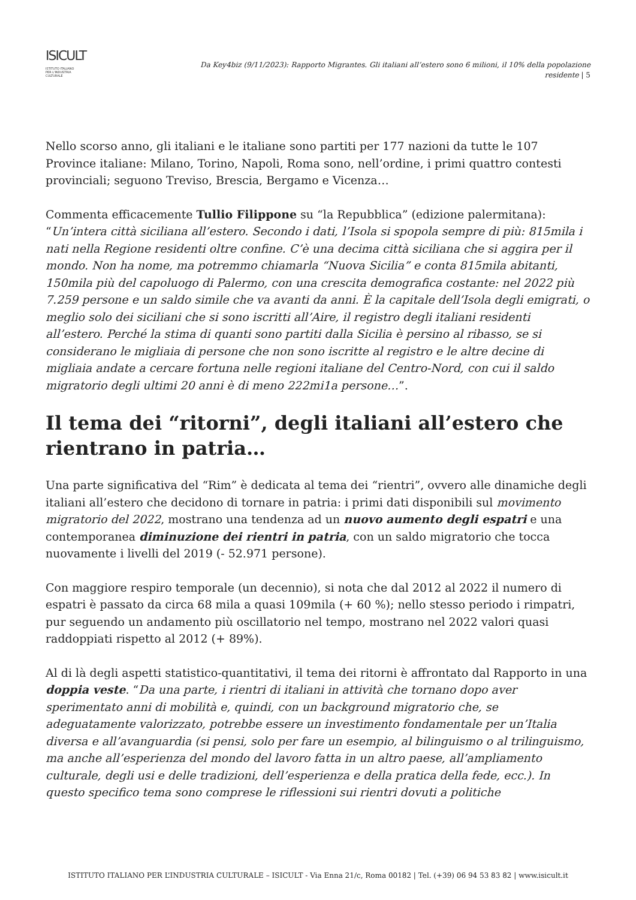ISICULT
ISTITUTO ITALIANO
PER L'INDUSTRIA
CULTURALE
Da Key4biz (9/11/2023): Rapporto Migrantes. Gli italiani all’estero sono 6 milioni, il 10% della popolazione residente | 5
Nello scorso anno, gli italiani e le italiane sono partiti per 177 nazioni da tutte le 107 Province italiane: Milano, Torino, Napoli, Roma sono, nell’ordine, i primi quattro contesti provinciali; seguono Treviso, Brescia, Bergamo e Vicenza…
Commenta efficacemente Tullio Filippone su “la Repubblica” (edizione palermitana): “Un’intera città siciliana all’estero. Secondo i dati, l’Isola si spopola sempre di più: 815mila i nati nella Regione residenti oltre confine. C’è una decima città siciliana che si aggira per il mondo. Non ha nome, ma potremmo chiamarla “Nuova Sicilia” e conta 815mila abitanti, 150mila più del capoluogo di Palermo, con una crescita demografica costante: nel 2022 più 7.259 persone e un saldo simile che va avanti da anni. È la capitale dell’Isola degli emigrati, o meglio solo dei siciliani che si sono iscritti all’Aire, il registro degli italiani residenti all’estero. Perché la stima di quanti sono partiti dalla Sicilia è persino al ribasso, se si considerano le migliaia di persone che non sono iscritte al registro e le altre decine di migliaia andate a cercare fortuna nelle regioni italiane del Centro-Nord, con cui il saldo migratorio degli ultimi 20 anni è di meno 222mi1a persone…”.
Il tema dei “ritorni”, degli italiani all’estero che rientrano in patria…
Una parte significativa del “Rim” è dedicata al tema dei “rientri”, ovvero alle dinamiche degli italiani all’estero che decidono di tornare in patria: i primi dati disponibili sul movimento migratorio del 2022, mostrano una tendenza ad un nuovo aumento degli espatri e una contemporanea diminuzione dei rientri in patria, con un saldo migratorio che tocca nuovamente i livelli del 2019 (- 52.971 persone).
Con maggiore respiro temporale (un decennio), si nota che dal 2012 al 2022 il numero di espatri è passato da circa 68 mila a quasi 109mila (+ 60 %); nello stesso periodo i rimpatri, pur seguendo un andamento più oscillatorio nel tempo, mostrano nel 2022 valori quasi raddoppiati rispetto al 2012 (+ 89%).
Al di là degli aspetti statistico-quantitativi, il tema dei ritorni è affrontato dal Rapporto in una doppia veste. “Da una parte, i rientri di italiani in attività che tornano dopo aver sperimentato anni di mobilità e, quindi, con un background migratorio che, se adeguatamente valorizzato, potrebbe essere un investimento fondamentale per un’Italia diversa e all’avanguardia (si pensi, solo per fare un esempio, al bilinguismo o al trilinguismo, ma anche all’esperienza del mondo del lavoro fatta in un altro paese, all’ampliamento culturale, degli usi e delle tradizioni, dell’esperienza e della pratica della fede, ecc.). In questo specifico tema sono comprese le riflessioni sui rientri dovuti a politiche
ISTITUTO ITALIANO PER L’INDUSTRIA CULTURALE – ISICULT - Via Enna 21/c, Roma 00182 | Tel. (+39) 06 94 53 83 82 | www.isicult.it